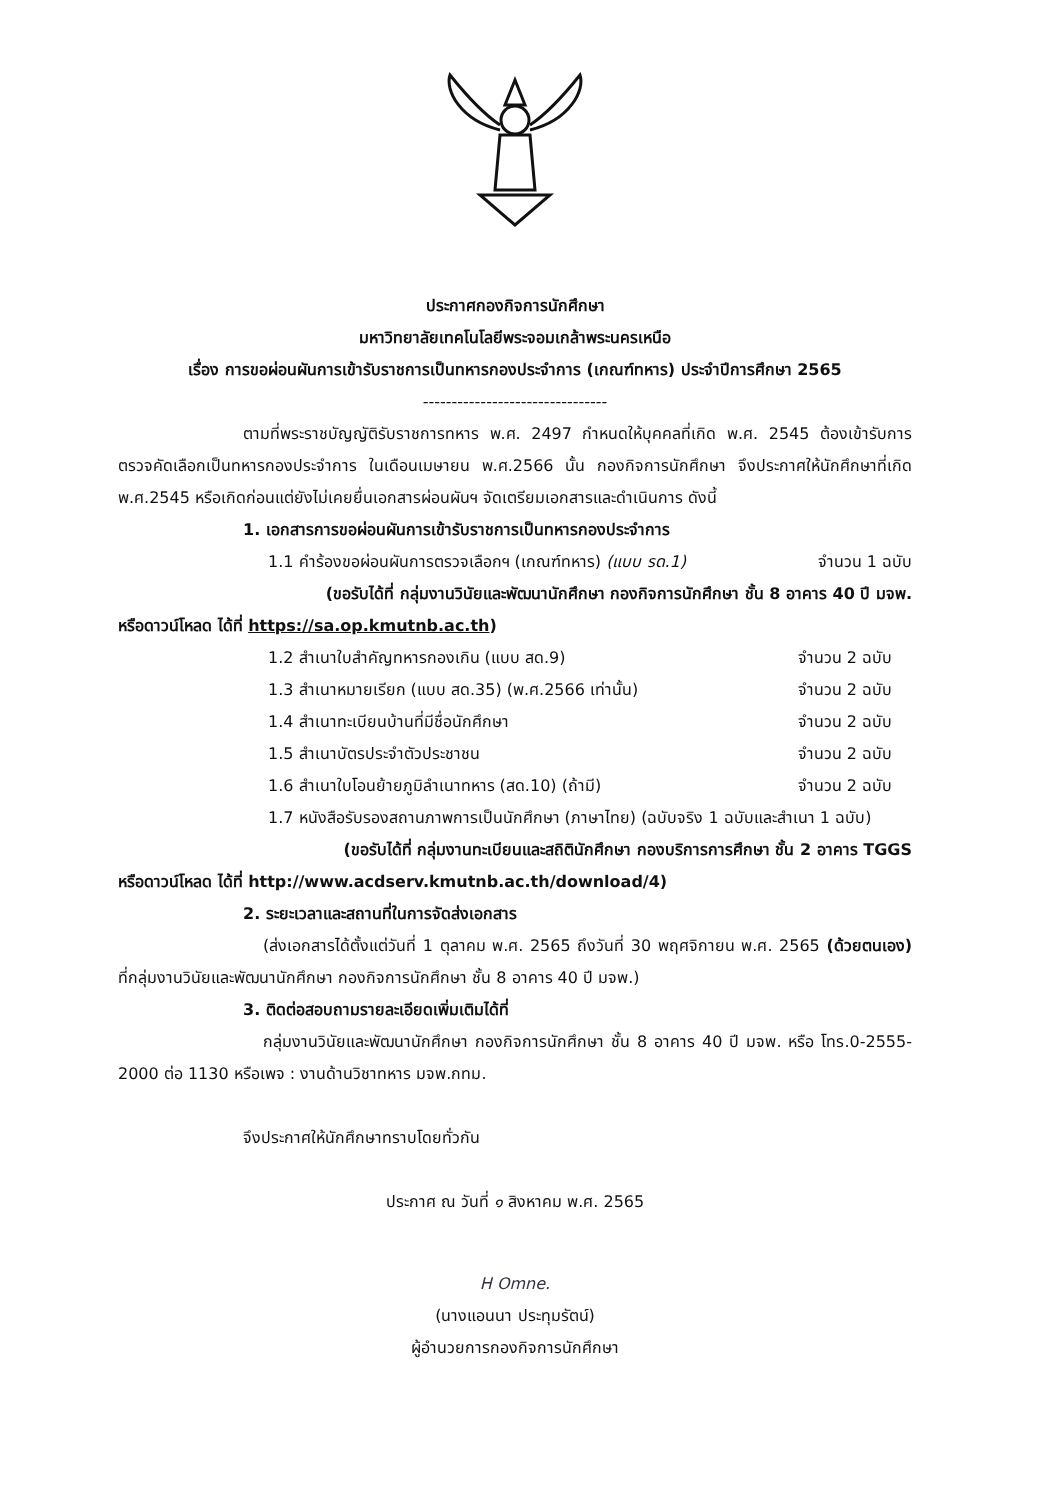ประกาศกองกิจการนักศึกษา
มหาวิทยาลัยเทคโนโลยีพระจอมเกล้าพระนครเหนือ
เรื่อง การขอผ่อนผันการเข้ารับราชการเป็นทหารกองประจำการ (เกณฑ์ทหาร) ประจำปีการศึกษา 2565
--------------------------------
ตามที่พระราชบัญญัติรับราชการทหาร พ.ศ. 2497 กำหนดให้บุคคลที่เกิด พ.ศ. 2545 ต้องเข้ารับการตรวจคัดเลือกเป็นทหารกองประจำการ ในเดือนเมษายน พ.ศ.2566 นั้น กองกิจการนักศึกษา จึงประกาศให้นักศึกษาที่เกิด พ.ศ.2545 หรือเกิดก่อนแต่ยังไม่เคยยื่นเอกสารผ่อนผันฯ จัดเตรียมเอกสารและดำเนินการ ดังนี้
1. เอกสารการขอผ่อนผันการเข้ารับราชการเป็นทหารกองประจำการ
1.1 คำร้องขอผ่อนผันการตรวจเลือกฯ (เกณฑ์ทหาร) (แบบ รด.1) จำนวน 1 ฉบับ
(ขอรับได้ที่ กลุ่มงานวินัยและพัฒนานักศึกษา กองกิจการนักศึกษา ชั้น 8 อาคาร 40 ปี มจพ.
หรือดาวน์โหลด ได้ที่ https://sa.op.kmutnb.ac.th)
1.2 สำเนาใบสำคัญทหารกองเกิน (แบบ สด.9) จำนวน 2 ฉบับ
1.3 สำเนาหมายเรียก (แบบ สด.35) (พ.ศ.2566 เท่านั้น) จำนวน 2 ฉบับ
1.4 สำเนาทะเบียนบ้านที่มีชื่อนักศึกษา จำนวน 2 ฉบับ
1.5 สำเนาบัตรประจำตัวประชาชน จำนวน 2 ฉบับ
1.6 สำเนาใบโอนย้ายภูมิลำเนาทหาร (สด.10) (ถ้ามี) จำนวน 2 ฉบับ
1.7 หนังสือรับรองสถานภาพการเป็นนักศึกษา (ภาษาไทย) (ฉบับจริง 1 ฉบับและสำเนา 1 ฉบับ)
(ขอรับได้ที่ กลุ่มงานทะเบียนและสถิตินักศึกษา กองบริการการศึกษา ชั้น 2 อาคาร TGGS
หรือดาวน์โหลด ได้ที่ http://www.acdserv.kmutnb.ac.th/download/4)
2. ระยะเวลาและสถานที่ในการจัดส่งเอกสาร
(ส่งเอกสารได้ตั้งแต่วันที่ 1 ตุลาคม พ.ศ. 2565 ถึงวันที่ 30 พฤศจิกายน พ.ศ. 2565 (ด้วยตนเอง) ที่กลุ่มงานวินัยและพัฒนานักศึกษา กองกิจการนักศึกษา ชั้น 8 อาคาร 40 ปี มจพ.)
3. ติดต่อสอบถามรายละเอียดเพิ่มเติมได้ที่
กลุ่มงานวินัยและพัฒนานักศึกษา กองกิจการนักศึกษา ชั้น 8 อาคาร 40 ปี มจพ. หรือ โทร.0-2555-2000 ต่อ 1130 หรือเพจ : งานด้านวิชาทหาร มจพ.กทม.
จึงประกาศให้นักศึกษาทราบโดยทั่วกัน
ประกาศ ณ วันที่ ๑ สิงหาคม พ.ศ. 2565
H Omne.
(นางแอนนา ประทุมรัตน์)
ผู้อำนวยการกองกิจการนักศึกษา